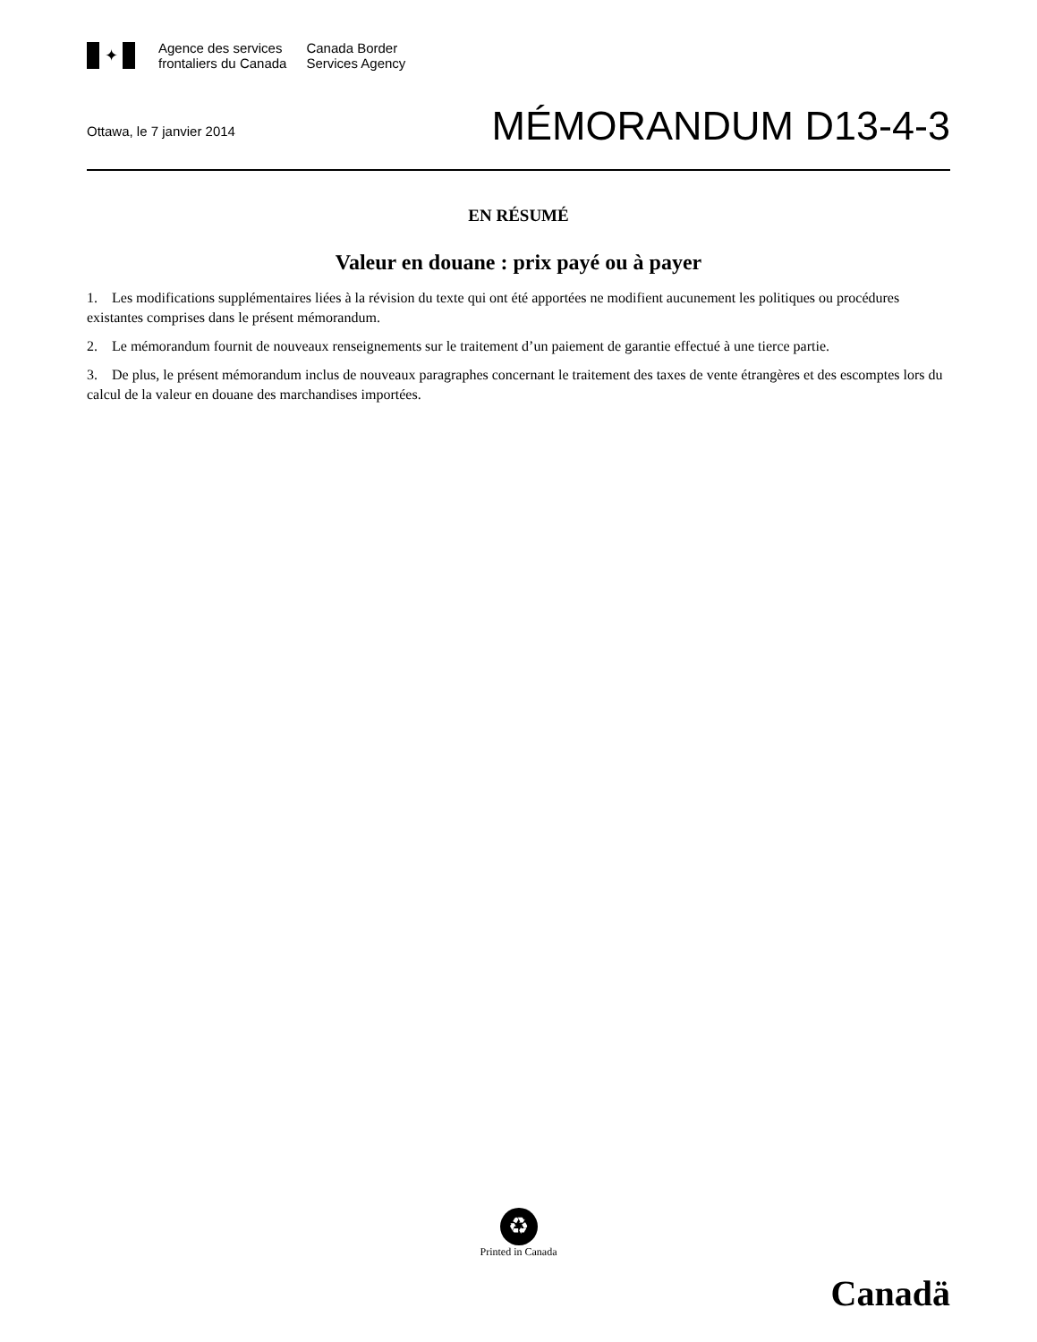✦
Agence des services
frontaliers du Canada
Canada Border
Services Agency
Ottawa, le 7 janvier 2014
MÉMORANDUM D13-4-3
EN RÉSUMÉ
Valeur en douane : prix payé ou à payer
1. Les modifications supplémentaires liées à la révision du texte qui ont été apportées ne modifient aucunement les politiques ou procédures existantes comprises dans le présent mémorandum.
2. Le mémorandum fournit de nouveaux renseignements sur le traitement d’un paiement de garantie effectué à une tierce partie.
3. De plus, le présent mémorandum inclus de nouveaux paragraphes concernant le traitement des taxes de vente étrangères et des escomptes lors du calcul de la valeur en douane des marchandises importées.
♻
Printed in Canada
Canadä